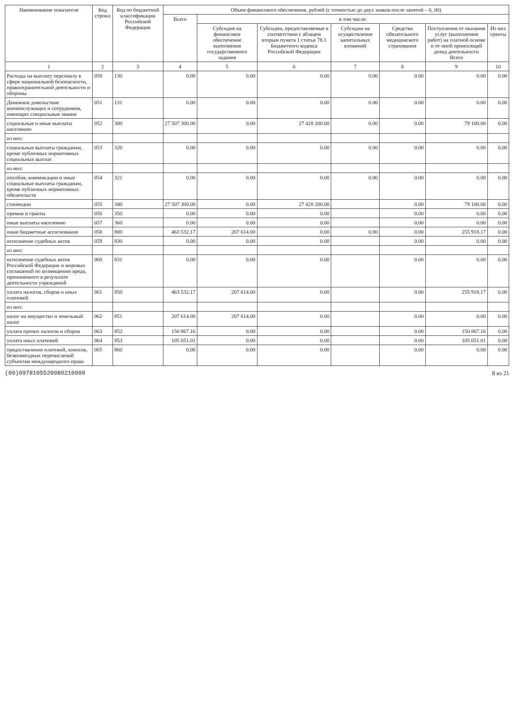| Наименование показателя | Код строки | Код по бюджетной классификации Российской Федерации | Объем финансового обеспечения, рублей (с точностью до двух знаков после запятой – 0, 00) | | | | | | |
| --- | --- | --- | --- | --- | --- | --- | --- | --- | --- |
| | | | Всего | в том числе: | | | | | |
| | | | | Субсидия на финансовое обеспечение выполнения государственного задания | Субсидии, предоставляемые в соответствии с абзацем вторым пункта 1 статьи 78.1 Бюджетного кодекса Российской Федерации | Субсидии на осуществление капитальных вложений | Средства обязательного медицинского страхования | Поступления от оказания услуг (выполнения работ) на платной основе и от иной приносящей доход деятельности Всего | Из них гранты |
| 1 | 2 | 3 | 4 | 5 | 6 | 7 | 8 | 9 | 10 |
| Расходы на выплату персоналу в сфере национальной безопасности, правоохранительной деятельности и обороны | 050 | 130 | 0.00 | 0.00 | 0.00 | 0.00 | 0.00 | 0.00 | 0.00 |
| Денежное довольствие военнослужащих и сотрудников, имеющих специальные звания | 051 | 131 | 0.00 | 0.00 | 0.00 | 0.00 | 0.00 | 0.00 | 0.00 |
| социальные и иные выплаты населению | 052 | 300 | 27 507 300.00 | 0.00 | 27 428 200.00 | 0.00 | 0.00 | 79 100.00 | 0.00 |
| из них: | | | | | | | | | |
| социальные выплаты гражданам, кроме публичных нормативных социальных выплат | 053 | 320 | 0.00 | 0.00 | 0.00 | 0.00 | 0.00 | 0.00 | 0.00 |
| из них: | | | | | | | | | |
| пособия, компенсации и иные социальные выплаты гражданам, кроме публичных нормативных обязательств | 054 | 321 | 0.00 | 0.00 | 0.00 | 0.00 | 0.00 | 0.00 | 0.00 |
| стипендии | 055 | 340 | 27 507 300.00 | 0.00 | 27 428 200.00 | | 0.00 | 79 100.00 | 0.00 |
| премии и гранты | 056 | 350 | 0.00 | 0.00 | 0.00 | | 0.00 | 0.00 | 0.00 |
| иные выплаты населению | 057 | 360 | 0.00 | 0.00 | 0.00 | | 0.00 | 0.00 | 0.00 |
| иные бюджетные ассигнования | 058 | 800 | 463 532.17 | 207 614.00 | 0.00 | 0.00 | 0.00 | 255 918.17 | 0.00 |
| исполнение судебных актов | 059 | 830 | 0.00 | 0.00 | 0.00 | | 0.00 | 0.00 | 0.00 |
| из них: | | | | | | | | | |
| исполнение судебных актов Российской Федерации и мировых соглашений по возмещению вреда, причиненного в результате деятельности учреждений | 060 | 831 | 0.00 | 0.00 | 0.00 | | 0.00 | 0.00 | 0.00 |
| уплата налогов, сборов и иных платежей | 061 | 850 | 463 532.17 | 207 614.00 | 0.00 | | 0.00 | 255 918.17 | 0.00 |
| из них: | | | | | | | | | |
| налог на имущество и земельный налог | 062 | 851 | 207 614.00 | 207 614.00 | 0.00 | | 0.00 | 0.00 | 0.00 |
| уплата прочих налогов и сборов | 063 | 852 | 150 867.16 | 0.00 | 0.00 | | 0.00 | 150 867.16 | 0.00 |
| уплата иных платежей | 064 | 853 | 105 051.01 | 0.00 | 0.00 | | 0.00 | 105 051.01 | 0.00 |
| предоставление платежей, взносов, безвозмездных перечислений субъектам международного права | 065 | 860 | 0.00 | 0.00 | 0.00 | | 0.00 | 0.00 | 0.00 |
(00)0978105520080210000 8 из 21